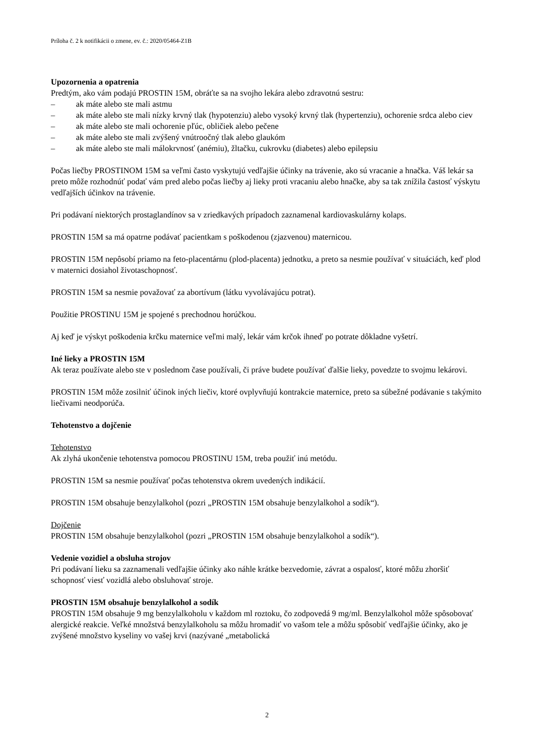Príloha č. 2 k notifikácii o zmene, ev. č.: 2020/05464-Z1B
Upozornenia a opatrenia
Predtým, ako vám podajú PROSTIN 15M, obráťte sa na svojho lekára alebo zdravotnú sestru:
– ak máte alebo ste mali astmu
– ak máte alebo ste mali nízky krvný tlak (hypotenziu) alebo vysoký krvný tlak (hypertenziu), ochorenie srdca alebo ciev
– ak máte alebo ste mali ochorenie pľúc, obličiek alebo pečene
– ak máte alebo ste mali zvýšený vnútroočný tlak alebo glaukóm
– ak máte alebo ste mali málokrvnosť (anémiu), žltačku, cukrovku (diabetes) alebo epilepsiu
Počas liečby PROSTINOM 15M sa veľmi často vyskytujú vedľajšie účinky na trávenie, ako sú vracanie a hnačka. Váš lekár sa preto môže rozhodnúť podať vám pred alebo počas liečby aj lieky proti vracaniu alebo hnačke, aby sa tak znížila častosť výskytu vedľajších účinkov na trávenie.
Pri podávaní niektorých prostaglandínov sa v zriedkavých prípadoch zaznamenal kardiovaskulárny kolaps.
PROSTIN 15M sa má opatrne podávať pacientkam s poškodenou (zjazvenou) maternicou.
PROSTIN 15M nepôsobí priamo na feto-placentárnu (plod-placenta) jednotku, a preto sa nesmie používať v situáciách, keď plod v maternici dosiahol životaschopnosť.
PROSTIN 15M sa nesmie považovať za abortívum (látku vyvolávajúcu potrat).
Použitie PROSTINU 15M je spojené s prechodnou horúčkou.
Aj keď je výskyt poškodenia krčku maternice veľmi malý, lekár vám krčok ihneď po potrate dôkladne vyšetrí.
Iné lieky a PROSTIN 15M
Ak teraz používate alebo ste v poslednom čase používali, či práve budete používať ďalšie lieky, povedzte to svojmu lekárovi.
PROSTIN 15M môže zosilniť účinok iných liečiv, ktoré ovplyvňujú kontrakcie maternice, preto sa súbežné podávanie s takýmito liečivami neodporúča.
Tehotenstvo a dojčenie
Tehotenstvo
Ak zlyhá ukončenie tehotenstva pomocou PROSTINU 15M, treba použiť inú metódu.
PROSTIN 15M sa nesmie používať počas tehotenstva okrem uvedených indikácií.
PROSTIN 15M obsahuje benzylalkohol (pozri „PROSTIN 15M obsahuje benzylalkohol a sodík“).
Dojčenie
PROSTIN 15M obsahuje benzylalkohol (pozri „PROSTIN 15M obsahuje benzylalkohol a sodík“).
Vedenie vozidiel a obsluha strojov
Pri podávaní lieku sa zaznamenali vedľajšie účinky ako náhle krátke bezvedomie, závrat a ospalosť, ktoré môžu zhoršiť schopnosť viesť vozidlá alebo obsluhovať stroje.
PROSTIN 15M obsahuje benzylalkohol a sodík
PROSTIN 15M obsahuje 9 mg benzylalkoholu v každom ml roztoku, čo zodpovedá 9 mg/ml. Benzylalkohol môže spôsobovať alergické reakcie. Veľké množstvá benzylalkoholu sa môžu hromadiť vo vašom tele a môžu spôsobiť vedľajšie účinky, ako je zvýšené množstvo kyseliny vo vašej krvi (nazývané „metabolická
2